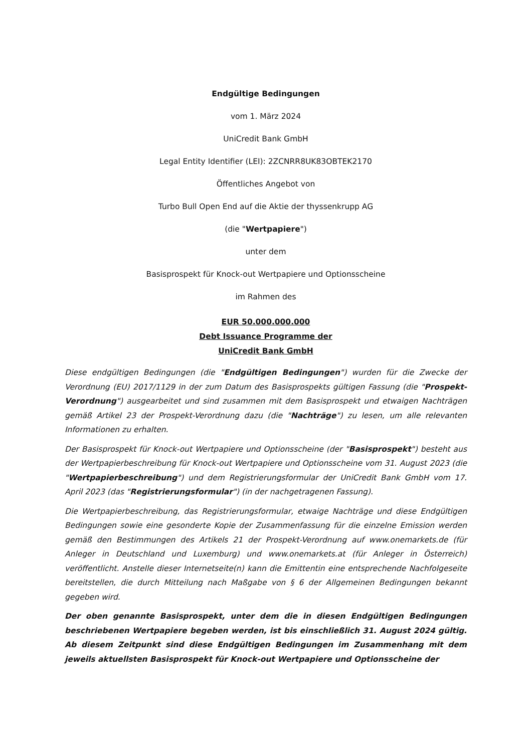Endgültige Bedingungen
vom 1. März 2024
UniCredit Bank GmbH
Legal Entity Identifier (LEI): 2ZCNRR8UK83OBTEK2170
Öffentliches Angebot von
Turbo Bull Open End auf die Aktie der thyssenkrupp AG
(die "Wertpapiere")
unter dem
Basisprospekt für Knock-out Wertpapiere und Optionsscheine
im Rahmen des
EUR 50.000.000.000
Debt Issuance Programme der
UniCredit Bank GmbH
Diese endgültigen Bedingungen (die "Endgültigen Bedingungen") wurden für die Zwecke der Verordnung (EU) 2017/1129 in der zum Datum des Basisprospekts gültigen Fassung (die "Prospekt-Verordnung") ausgearbeitet und sind zusammen mit dem Basisprospekt und etwaigen Nachträgen gemäß Artikel 23 der Prospekt-Verordnung dazu (die "Nachträge") zu lesen, um alle relevanten Informationen zu erhalten.
Der Basisprospekt für Knock-out Wertpapiere und Optionsscheine (der "Basisprospekt") besteht aus der Wertpapierbeschreibung für Knock-out Wertpapiere und Optionsscheine vom 31. August 2023 (die "Wertpapierbeschreibung") und dem Registrierungsformular der UniCredit Bank GmbH vom 17. April 2023 (das "Registrierungsformular") (in der nachgetragenen Fassung).
Die Wertpapierbeschreibung, das Registrierungsformular, etwaige Nachträge und diese Endgültigen Bedingungen sowie eine gesonderte Kopie der Zusammenfassung für die einzelne Emission werden gemäß den Bestimmungen des Artikels 21 der Prospekt-Verordnung auf www.onemarkets.de (für Anleger in Deutschland und Luxemburg) und www.onemarkets.at (für Anleger in Österreich) veröffentlicht. Anstelle dieser Internetseite(n) kann die Emittentin eine entsprechende Nachfolgeseite bereitstellen, die durch Mitteilung nach Maßgabe von § 6 der Allgemeinen Bedingungen bekannt gegeben wird.
Der oben genannte Basisprospekt, unter dem die in diesen Endgültigen Bedingungen beschriebenen Wertpapiere begeben werden, ist bis einschließlich 31. August 2024 gültig. Ab diesem Zeitpunkt sind diese Endgültigen Bedingungen im Zusammenhang mit dem jeweils aktuellsten Basisprospekt für Knock-out Wertpapiere und Optionsscheine der